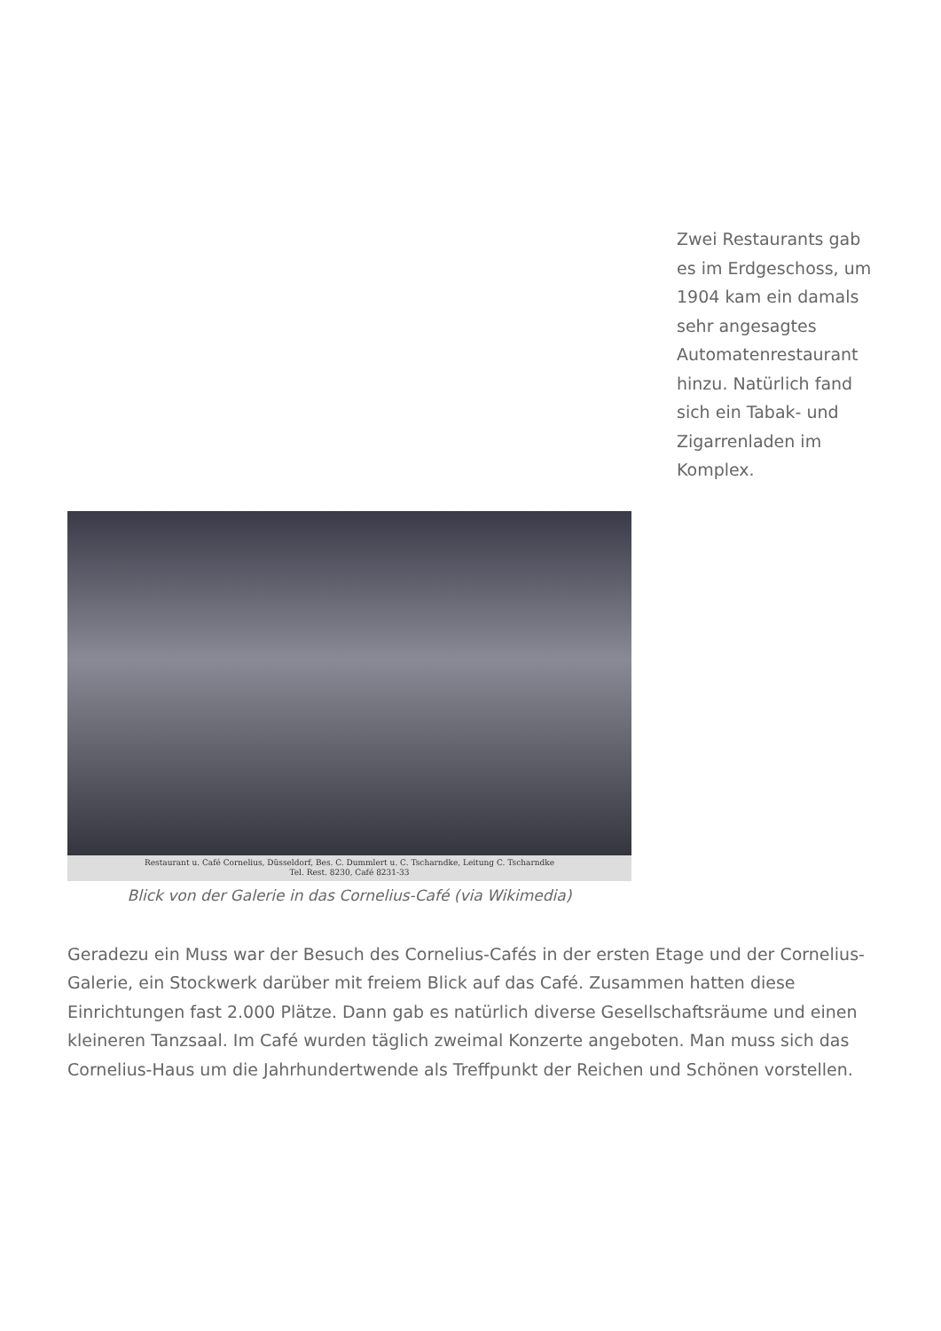Zwei Restaurants gab es im Erdgeschoss, um 1904 kam ein damals sehr angesagtes Automatenrestaurant hinzu. Natürlich fand sich ein Tabak- und Zigarrenladen im Komplex.
Restaurant u. Café Cornelius, Düsseldorf, Bes. C. Dummlert u. C. Tscharndke, Leitung C. Tscharndke
Tel. Rest. 8230, Café 8231-33
Blick von der Galerie in das Cornelius-Café (via Wikimedia)
Geradezu ein Muss war der Besuch des Cornelius-Cafés in der ersten Etage und der Cornelius-Galerie, ein Stockwerk darüber mit freiem Blick auf das Café. Zusammen hatten diese Einrichtungen fast 2.000 Plätze. Dann gab es natürlich diverse Gesellschaftsräume und einen kleineren Tanzsaal. Im Café wurden täglich zweimal Konzerte angeboten. Man muss sich das Cornelius-Haus um die Jahrhundertwende als Treffpunkt der Reichen und Schönen vorstellen.